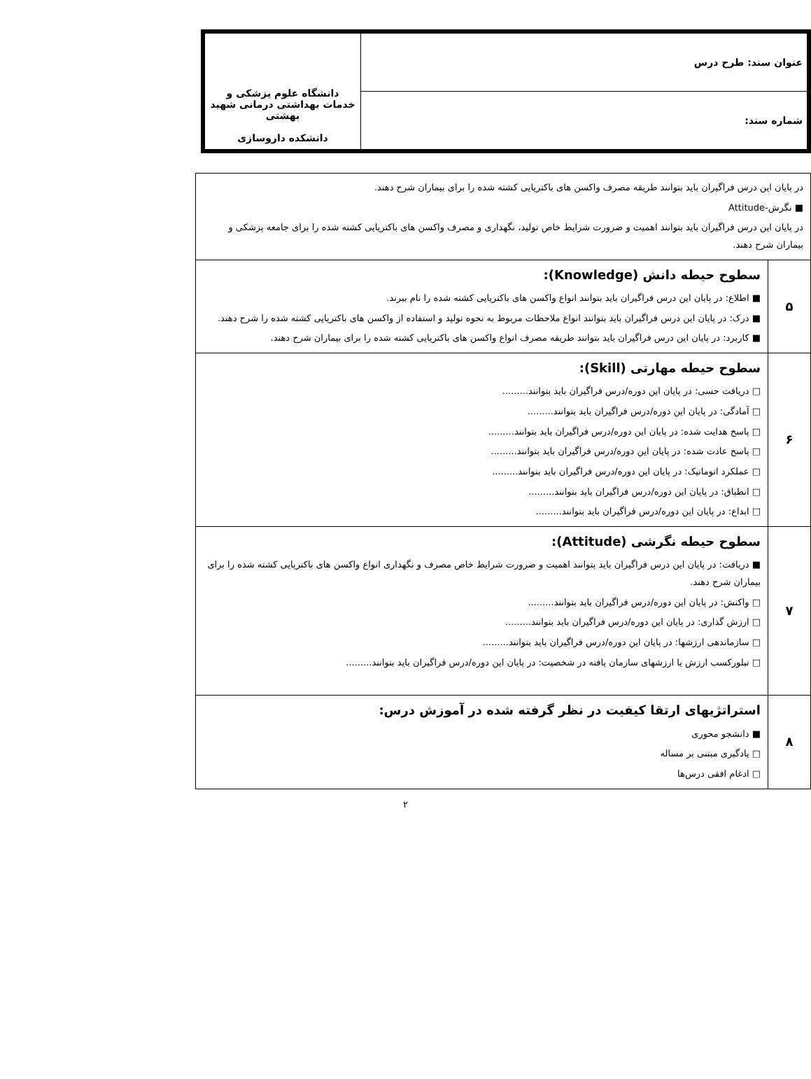| عنوان سند: طرح درس | دانشگاه علوم پزشکی و خدمات بهداشتی درمانی شهید بهشتی دانشکده داروسازی |
| شماره سند: | |
| در پایان این درس فراگیران باید بتوانند طریقه مصرف واکسن های باکتریایی کشته شده را برای بیماران شرح دهند. ■ نگرش-Attitude در پایان این درس فراگیران باید بتوانند اهمیت و ضرورت شرایط خاص تولید، نگهداری و مصرف واکسن های باکتریایی کشته شده را برای جامعه پزشکی و بیماران شرح دهند. | |
| ۵ | سطوح حیطه دانش (Knowledge): ■ اطلاع: در پایان این درس فراگیران باید بتوانند انواع واکسن های باکتریایی کشته شده را نام ببرند. ■ درک: در پایان این درس فراگیران باید بتوانند انواع ملاحظات مربوط به نحوه تولید و استفاده از واکسن های باکتریایی کشته شده را شرح دهند. ■ کاربرد: در پایان این درس فراگیران باید بتوانند طریقه مصرف انواع واکسن های باکتریایی کشته شده را برای بیماران شرح دهند. |
| ۶ | سطوح حیطه مهارتی (Skill): □ دریافت حسی: در پایان این دوره/درس فراگیران باید بتوانند......... □ آمادگی: در پایان این دوره/درس فراگیران باید بتوانند......... □ پاسخ هدایت شده: در پایان این دوره/درس فراگیران باید بتوانند......... □ پاسخ عادت شده: در پایان این دوره/درس فراگیران باید بتوانند......... □ عملکرد اتوماتیک: در پایان این دوره/درس فراگیران باید بتوانند......... □ انطباق: در پایان این دوره/درس فراگیران باید بتوانند......... □ ابداع: در پایان این دوره/درس فراگیران باید بتوانند......... |
| ۷ | سطوح حیطه نگرشی (Attitude): ■ دریافت: در پایان این درس فراگیران باید بتوانند اهمیت و ضرورت شرایط خاص مصرف و نگهداری انواع واکسن های باکتریایی کشته شده را برای بیماران شرح دهند. □ واکنش: در پایان این دوره/درس فراگیران باید بتوانند......... □ ارزش گذاری: در پایان این دوره/درس فراگیران باید بتوانند......... □ سازماندهی ارزشها: در پایان این دوره/درس فراگیران باید بتوانند......... □ تبلورکسب ارزش یا ارزشهای سازمان یافته در شخصیت: در پایان این دوره/درس فراگیران باید بتوانند......... |
| ۸ | استراتژیهای ارتقا کیفیت در نظر گرفته شده در آموزش درس: ■ دانشجو محوری □ یادگیری مبتنی بر مساله □ ادغام افقی درس‌ها |
۲